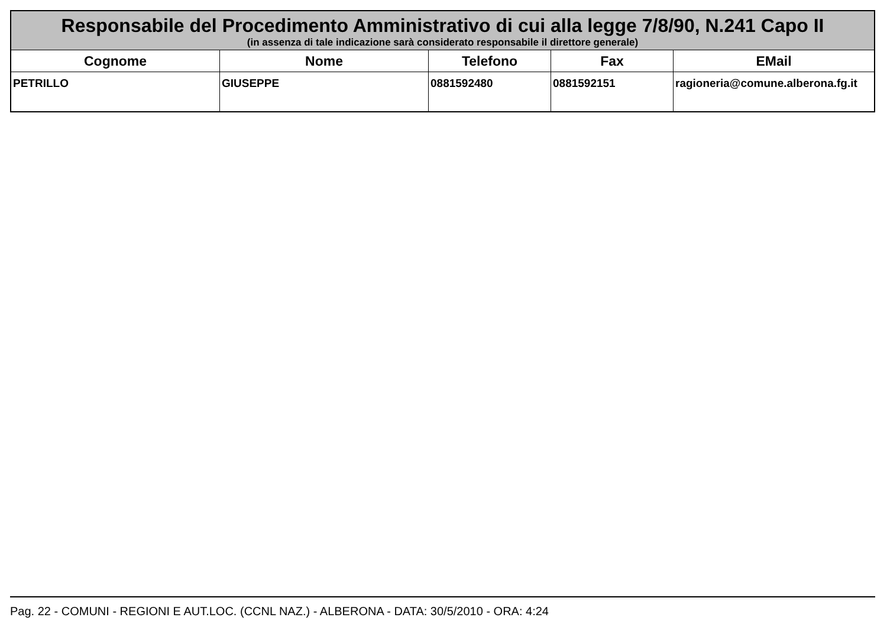| Responsabile del Procedimento Amministrativo di cui alla legge 7/8/90, N.241 Capo II (in assenza di tale indicazione sarà considerato responsabile il direttore generale) | | | | |
| Cognome | Nome | Telefono | Fax | EMail |
| PETRILLO | GIUSEPPE | 0881592480 | 0881592151 | ragioneria@comune.alberona.fg.it |
Pag. 22 - COMUNI - REGIONI E AUT.LOC. (CCNL NAZ.) - ALBERONA - DATA: 30/5/2010 - ORA: 4:24